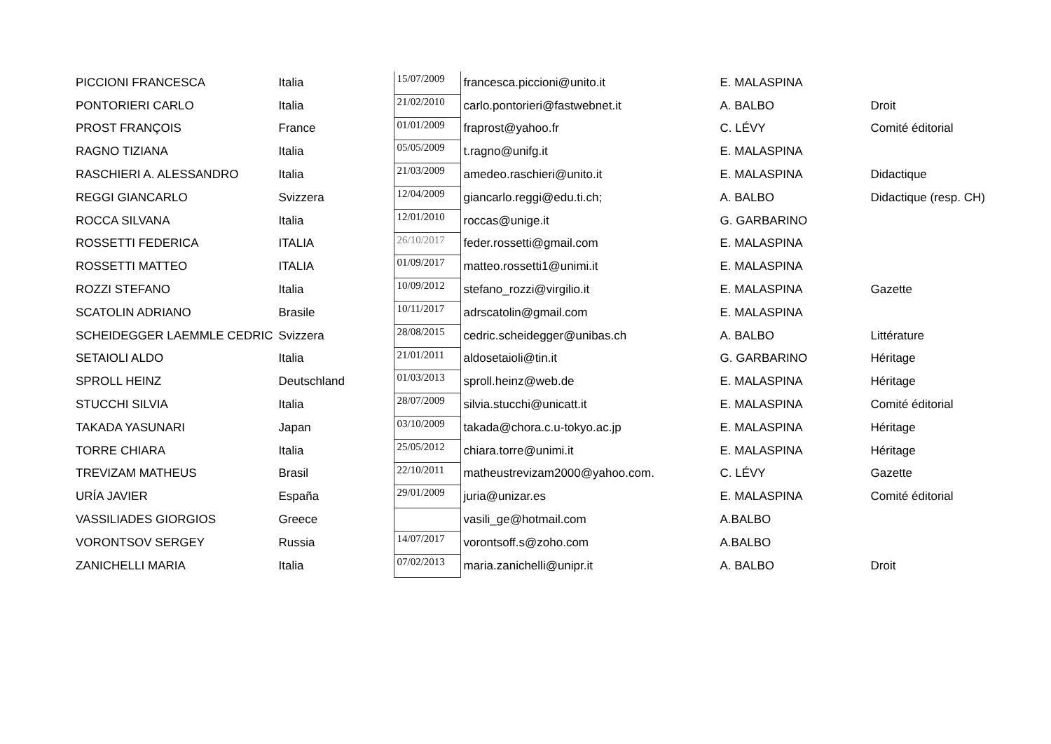| PICCIONI FRANCESCA | Italia | 15/07/2009 | francesca.piccioni@unito.it | E. MALASPINA | |
| PONTORIERI CARLO | Italia | 21/02/2010 | carlo.pontorieri@fastwebnet.it | A. BALBO | Droit |
| PROST FRANÇOIS | France | 01/01/2009 | fraprost@yahoo.fr | C. LÉVY | Comité éditorial |
| RAGNO TIZIANA | Italia | 05/05/2009 | t.ragno@unifg.it | E. MALASPINA | |
| RASCHIERI A. ALESSANDRO | Italia | 21/03/2009 | amedeo.raschieri@unito.it | E. MALASPINA | Didactique |
| REGGI GIANCARLO | Svizzera | 12/04/2009 | giancarlo.reggi@edu.ti.ch; | A. BALBO | Didactique (resp. CH) |
| ROCCA SILVANA | Italia | 12/01/2010 | roccas@unige.it | G. GARBARINO | |
| ROSSETTI FEDERICA | ITALIA | 26/10/2017 | feder.rossetti@gmail.com | E. MALASPINA | |
| ROSSETTI MATTEO | ITALIA | 01/09/2017 | matteo.rossetti1@unimi.it | E. MALASPINA | |
| ROZZI STEFANO | Italia | 10/09/2012 | stefano_rozzi@virgilio.it | E. MALASPINA | Gazette |
| SCATOLIN ADRIANO | Brasile | 10/11/2017 | adrscatolin@gmail.com | E. MALASPINA | |
| SCHEIDEGGER LAEMMLE CEDRIC | Svizzera | 28/08/2015 | cedric.scheidegger@unibas.ch | A. BALBO | Littérature |
| SETAIOLI ALDO | Italia | 21/01/2011 | aldosetaioli@tin.it | G. GARBARINO | Héritage |
| SPROLL HEINZ | Deutschland | 01/03/2013 | sproll.heinz@web.de | E. MALASPINA | Héritage |
| STUCCHI SILVIA | Italia | 28/07/2009 | silvia.stucchi@unicatt.it | E. MALASPINA | Comité éditorial |
| TAKADA YASUNARI | Japan | 03/10/2009 | takada@chora.c.u-tokyo.ac.jp | E. MALASPINA | Héritage |
| TORRE CHIARA | Italia | 25/05/2012 | chiara.torre@unimi.it | E. MALASPINA | Héritage |
| TREVIZAM MATHEUS | Brasil | 22/10/2011 | matheustrevizam2000@yahoo.com. | C. LÉVY | Gazette |
| URÍA JAVIER | España | 29/01/2009 | juria@unizar.es | E. MALASPINA | Comité éditorial |
| VASSILIADES GIORGIOS | Greece | | vasili_ge@hotmail.com | A.BALBO | |
| VORONTSOV SERGEY | Russia | 14/07/2017 | vorontsoff.s@zoho.com | A.BALBO | |
| ZANICHELLI MARIA | Italia | 07/02/2013 | maria.zanichelli@unipr.it | A. BALBO | Droit |